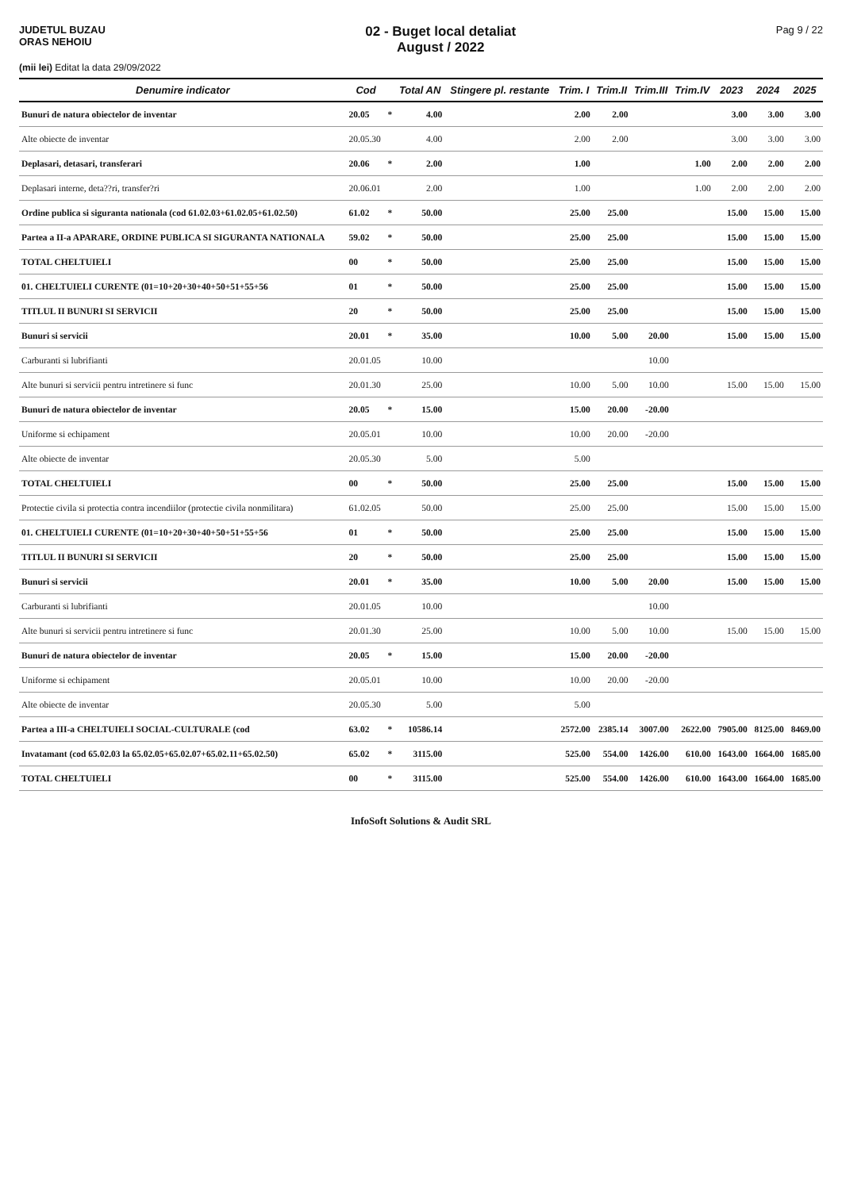JUDETUL BUZAU
ORAS NEHOIU
02 - Buget local detaliat
August / 2022
Pag 9 / 22
(mii lei) Editat la data 29/09/2022
| Denumire indicator | Cod | | Total AN | Stingere pl. restante | Trim. I | Trim.II | Trim.III | Trim.IV | 2023 | 2024 | 2025 |
| --- | --- | --- | --- | --- | --- | --- | --- | --- | --- | --- | --- |
| Bunuri de natura obiectelor de inventar | 20.05 | * | 4.00 | | 2.00 | 2.00 | | | 3.00 | 3.00 | 3.00 |
| Alte obiecte de inventar | 20.05.30 | | 4.00 | | 2.00 | 2.00 | | | 3.00 | 3.00 | 3.00 |
| Deplasari, detasari, transferari | 20.06 | * | 2.00 | | 1.00 | | | 1.00 | 2.00 | 2.00 | 2.00 |
| Deplasari interne, deta??ri, transfer?ri | 20.06.01 | | 2.00 | | 1.00 | | | 1.00 | 2.00 | 2.00 | 2.00 |
| Ordine publica si siguranta nationala (cod 61.02.03+61.02.05+61.02.50) | 61.02 | * | 50.00 | | 25.00 | 25.00 | | | 15.00 | 15.00 | 15.00 |
| Partea a II-a APARARE, ORDINE PUBLICA SI SIGURANTA NATIONALA | 59.02 | * | 50.00 | | 25.00 | 25.00 | | | 15.00 | 15.00 | 15.00 |
| TOTAL CHELTUIELI | 00 | * | 50.00 | | 25.00 | 25.00 | | | 15.00 | 15.00 | 15.00 |
| 01. CHELTUIELI CURENTE (01=10+20+30+40+50+51+55+56 | 01 | * | 50.00 | | 25.00 | 25.00 | | | 15.00 | 15.00 | 15.00 |
| TITLUL II BUNURI SI SERVICII | 20 | * | 50.00 | | 25.00 | 25.00 | | | 15.00 | 15.00 | 15.00 |
| Bunuri si servicii | 20.01 | * | 35.00 | | 10.00 | 5.00 | 20.00 | | 15.00 | 15.00 | 15.00 |
| Carburanti si lubrifianti | 20.01.05 | | 10.00 | | | | 10.00 | | | | |
| Alte bunuri si servicii pentru intretinere si func | 20.01.30 | | 25.00 | | 10.00 | 5.00 | 10.00 | | 15.00 | 15.00 | 15.00 |
| Bunuri de natura obiectelor de inventar | 20.05 | * | 15.00 | | 15.00 | 20.00 | -20.00 | | | | |
| Uniforme si echipament | 20.05.01 | | 10.00 | | 10.00 | 20.00 | -20.00 | | | | |
| Alte obiecte de inventar | 20.05.30 | | 5.00 | | 5.00 | | | | | | |
| TOTAL CHELTUIELI | 00 | * | 50.00 | | 25.00 | 25.00 | | | 15.00 | 15.00 | 15.00 |
| Protectie civila si protectia contra incendiilor (protectie civila nonmilitara) | 61.02.05 | | 50.00 | | 25.00 | 25.00 | | | 15.00 | 15.00 | 15.00 |
| 01. CHELTUIELI CURENTE (01=10+20+30+40+50+51+55+56 | 01 | * | 50.00 | | 25.00 | 25.00 | | | 15.00 | 15.00 | 15.00 |
| TITLUL II BUNURI SI SERVICII | 20 | * | 50.00 | | 25.00 | 25.00 | | | 15.00 | 15.00 | 15.00 |
| Bunuri si servicii | 20.01 | * | 35.00 | | 10.00 | 5.00 | 20.00 | | 15.00 | 15.00 | 15.00 |
| Carburanti si lubrifianti | 20.01.05 | | 10.00 | | | | 10.00 | | | | |
| Alte bunuri si servicii pentru intretinere si func | 20.01.30 | | 25.00 | | 10.00 | 5.00 | 10.00 | | 15.00 | 15.00 | 15.00 |
| Bunuri de natura obiectelor de inventar | 20.05 | * | 15.00 | | 15.00 | 20.00 | -20.00 | | | | |
| Uniforme si echipament | 20.05.01 | | 10.00 | | 10.00 | 20.00 | -20.00 | | | | |
| Alte obiecte de inventar | 20.05.30 | | 5.00 | | 5.00 | | | | | | |
| Partea a III-a CHELTUIELI SOCIAL-CULTURALE (cod | 63.02 | * | 10586.14 | | 2572.00 | 2385.14 | 3007.00 | 2622.00 | 7905.00 | 8125.00 | 8469.00 |
| Invatamant (cod 65.02.03 la 65.02.05+65.02.07+65.02.11+65.02.50) | 65.02 | * | 3115.00 | | 525.00 | 554.00 | 1426.00 | 610.00 | 1643.00 | 1664.00 | 1685.00 |
| TOTAL CHELTUIELI | 00 | * | 3115.00 | | 525.00 | 554.00 | 1426.00 | 610.00 | 1643.00 | 1664.00 | 1685.00 |
InfoSoft Solutions & Audit SRL